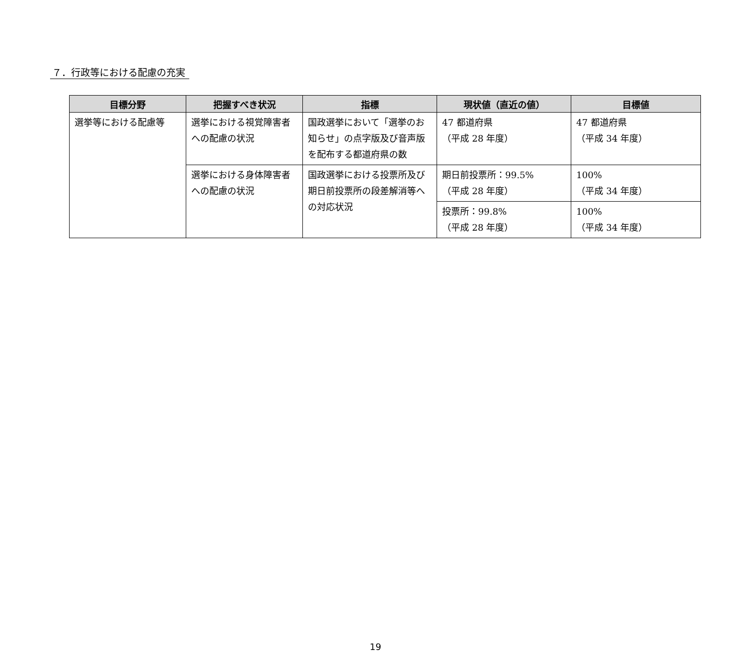７．行政等における配慮の充実
| 目標分野 | 把握すべき状況 | 指標 | 現状値（直近の値） | 目標値 |
| --- | --- | --- | --- | --- |
| 選挙等における配慮等 | 選挙における視覚障害者への配慮の状況 | 国政選挙において「選挙のお知らせ」の点字版及び音声版を配布する都道府県の数 | 47 都道府県 （平成 28 年度） | 47 都道府県 （平成 34 年度） |
| | 選挙における身体障害者への配慮の状況 | 国政選挙における投票所及び期日前投票所の段差解消等への対応状況 | 期日前投票所：99.5% （平成 28 年度） | 100% （平成 34 年度） |
| | | | 投票所：99.8% （平成 28 年度） | 100% （平成 34 年度） |
19